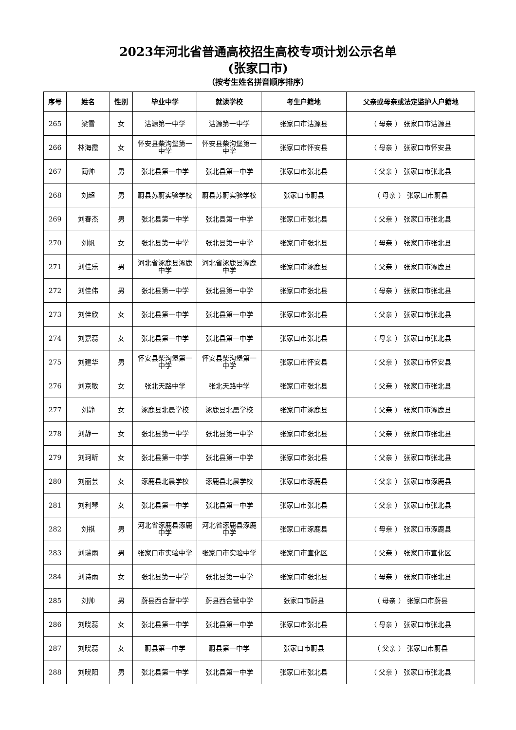2023年河北省普通高校招生高校专项计划公示名单
(张家口市)
（按考生姓名拼音顺序排序）
| 序号 | 姓名 | 性别 | 毕业中学 | 就读学校 | 考生户籍地 | 父亲或母亲或法定监护人户籍地 |
| --- | --- | --- | --- | --- | --- | --- |
| 265 | 梁雪 | 女 | 沽源第一中学 | 沽源第一中学 | 张家口市沽源县 | （ 母亲 ） 张家口市沽源县 |
| 266 | 林海霞 | 女 | 怀安县柴沟堡第一中学 | 怀安县柴沟堡第一中学 | 张家口市怀安县 | （ 母亲 ） 张家口市怀安县 |
| 267 | 蔺帅 | 男 | 张北县第一中学 | 张北县第一中学 | 张家口市张北县 | （ 父亲 ） 张家口市张北县 |
| 268 | 刘超 | 男 | 蔚县苏蔚实验学校 | 蔚县苏蔚实验学校 | 张家口市蔚县 | （ 母亲 ） 张家口市蔚县 |
| 269 | 刘春杰 | 男 | 张北县第一中学 | 张北县第一中学 | 张家口市张北县 | （ 父亲 ） 张家口市张北县 |
| 270 | 刘帆 | 女 | 张北县第一中学 | 张北县第一中学 | 张家口市张北县 | （ 母亲 ） 张家口市张北县 |
| 271 | 刘佳乐 | 男 | 河北省涿鹿县涿鹿中学 | 河北省涿鹿县涿鹿中学 | 张家口市涿鹿县 | （ 父亲 ） 张家口市涿鹿县 |
| 272 | 刘佳伟 | 男 | 张北县第一中学 | 张北县第一中学 | 张家口市张北县 | （ 母亲 ） 张家口市张北县 |
| 273 | 刘佳欣 | 女 | 张北县第一中学 | 张北县第一中学 | 张家口市张北县 | （ 父亲 ） 张家口市张北县 |
| 274 | 刘嘉蕊 | 女 | 张北县第一中学 | 张北县第一中学 | 张家口市张北县 | （ 母亲 ） 张家口市张北县 |
| 275 | 刘建华 | 男 | 怀安县柴沟堡第一中学 | 怀安县柴沟堡第一中学 | 张家口市怀安县 | （ 父亲 ） 张家口市怀安县 |
| 276 | 刘京敏 | 女 | 张北天路中学 | 张北天路中学 | 张家口市张北县 | （ 父亲 ） 张家口市张北县 |
| 277 | 刘静 | 女 | 涿鹿县北晨学校 | 涿鹿县北晨学校 | 张家口市涿鹿县 | （ 父亲 ） 张家口市涿鹿县 |
| 278 | 刘静一 | 女 | 张北县第一中学 | 张北县第一中学 | 张家口市张北县 | （ 父亲 ） 张家口市张北县 |
| 279 | 刘珂昕 | 女 | 张北县第一中学 | 张北县第一中学 | 张家口市张北县 | （ 父亲 ） 张家口市张北县 |
| 280 | 刘丽芸 | 女 | 涿鹿县北晨学校 | 涿鹿县北晨学校 | 张家口市涿鹿县 | （ 父亲 ） 张家口市涿鹿县 |
| 281 | 刘利琴 | 女 | 张北县第一中学 | 张北县第一中学 | 张家口市张北县 | （ 父亲 ） 张家口市张北县 |
| 282 | 刘祺 | 男 | 河北省涿鹿县涿鹿中学 | 河北省涿鹿县涿鹿中学 | 张家口市涿鹿县 | （ 母亲 ） 张家口市涿鹿县 |
| 283 | 刘瑞雨 | 男 | 张家口市实验中学 | 张家口市实验中学 | 张家口市宣化区 | （ 父亲 ） 张家口市宣化区 |
| 284 | 刘诗雨 | 女 | 张北县第一中学 | 张北县第一中学 | 张家口市张北县 | （ 母亲 ） 张家口市张北县 |
| 285 | 刘帅 | 男 | 蔚县西合营中学 | 蔚县西合营中学 | 张家口市蔚县 | （ 母亲 ） 张家口市蔚县 |
| 286 | 刘晓蕊 | 女 | 张北县第一中学 | 张北县第一中学 | 张家口市张北县 | （ 母亲 ） 张家口市张北县 |
| 287 | 刘晓蕊 | 女 | 蔚县第一中学 | 蔚县第一中学 | 张家口市蔚县 | （ 父亲 ） 张家口市蔚县 |
| 288 | 刘晓阳 | 男 | 张北县第一中学 | 张北县第一中学 | 张家口市张北县 | （ 父亲 ） 张家口市张北县 |